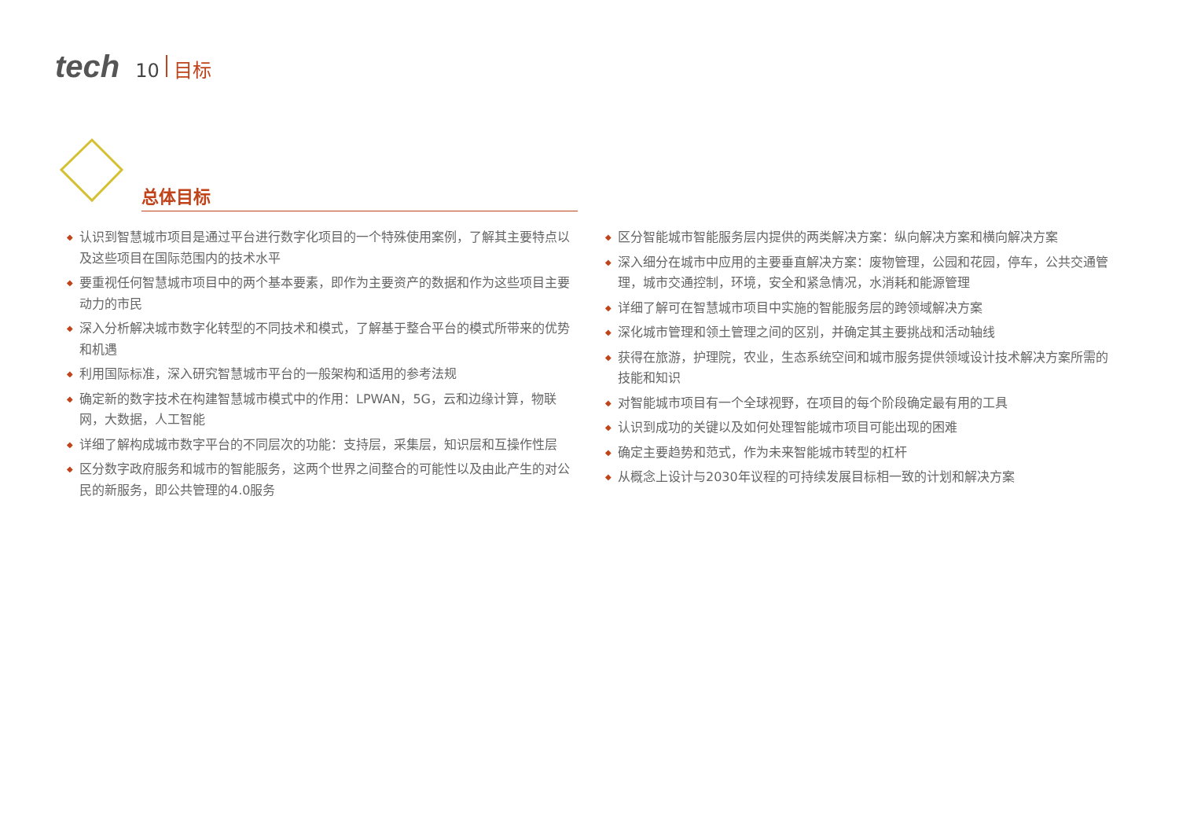tech 10 目标
总体目标
◆ 认识到智慧城市项目是通过平台进行数字化项目的一个特殊使用案例，了解其主要特点以及这些项目在国际范围内的技术水平
◆ 要重视任何智慧城市项目中的两个基本要素，即作为主要资产的数据和作为这些项目主要动力的市民
◆ 深入分析解决城市数字化转型的不同技术和模式，了解基于整合平台的模式所带来的优势和机遇
◆ 利用国际标准，深入研究智慧城市平台的一般架构和适用的参考法规
◆ 确定新的数字技术在构建智慧城市模式中的作用：LPWAN，5G，云和边缘计算，物联网，大数据，人工智能
◆ 详细了解构成城市数字平台的不同层次的功能：支持层，采集层，知识层和互操作性层
◆ 区分数字政府服务和城市的智能服务，这两个世界之间整合的可能性以及由此产生的对公民的新服务，即公共管理的4.0服务
◆ 区分智能城市智能服务层内提供的两类解决方案：纵向解决方案和横向解决方案
◆ 深入细分在城市中应用的主要垂直解决方案：废物管理，公园和花园，停车，公共交通管理，城市交通控制，环境，安全和紧急情况，水消耗和能源管理
◆ 详细了解可在智慧城市项目中实施的智能服务层的跨领域解决方案
◆ 深化城市管理和领土管理之间的区别，并确定其主要挑战和活动轴线
◆ 获得在旅游，护理院，农业，生态系统空间和城市服务提供领域设计技术解决方案所需的技能和知识
◆ 对智能城市项目有一个全球视野，在项目的每个阶段确定最有用的工具
◆ 认识到成功的关键以及如何处理智能城市项目可能出现的困难
◆ 确定主要趋势和范式，作为未来智能城市转型的杠杆
◆ 从概念上设计与2030年议程的可持续发展目标相一致的计划和解决方案